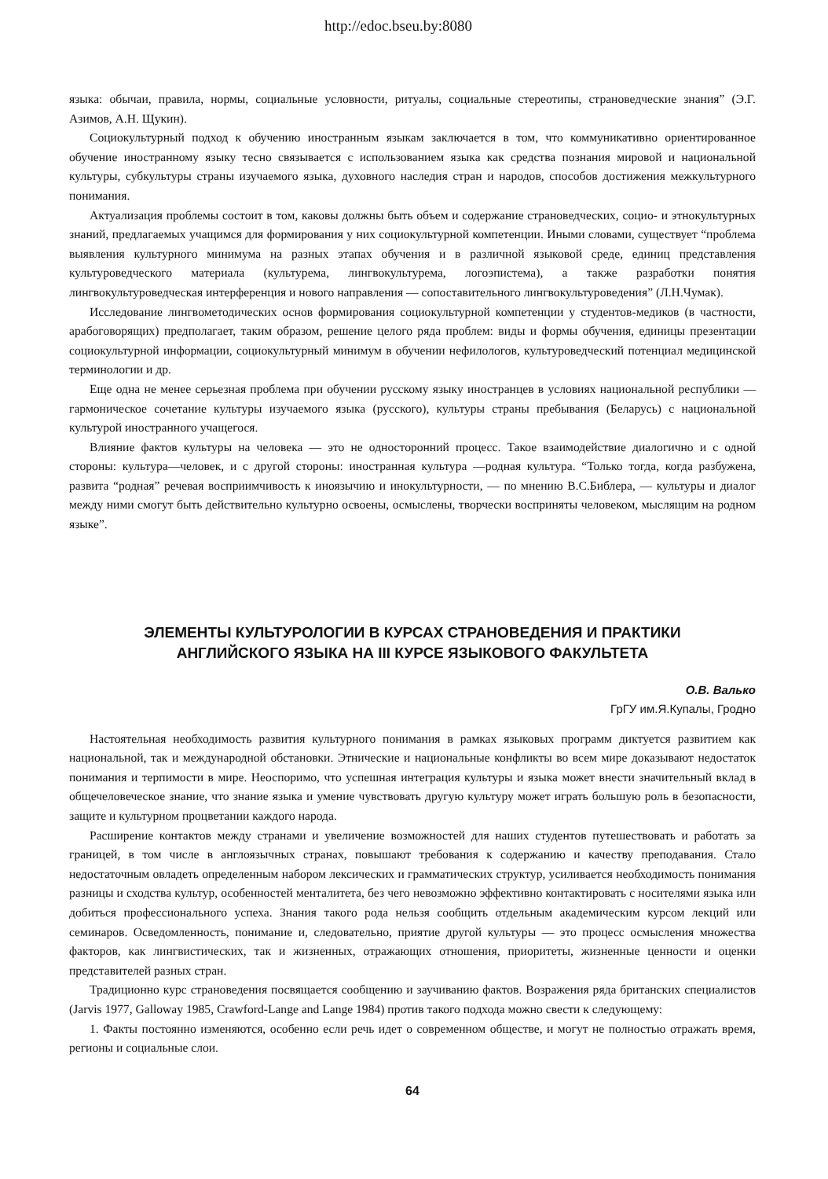http://edoc.bseu.by:8080
языка: обычаи, правила, нормы, социальные условности, ритуалы, социальные стереотипы, страноведческие знания” (Э.Г. Азимов, А.Н. Щукин).
Социокультурный подход к обучению иностранным языкам заключается в том, что коммуникативно ориентированное обучение иностранному языку тесно связывается с использованием языка как средства познания мировой и национальной культуры, субкультуры страны изучаемого языка, духовного наследия стран и народов, способов достижения межкультурного понимания.
Актуализация проблемы состоит в том, каковы должны быть объем и содержание страноведческих, социо- и этнокультурных знаний, предлагаемых учащимся для формирования у них социокультурной компетенции. Иными словами, существует “проблема выявления культурного минимума на разных этапах обучения и в различной языковой среде, единиц представления культуроведческого материала (культурема, лингвокультурема, логоэпистема), а также разработки понятия лингвокультуроведческая интерференция и нового направления — сопоставительного лингвокультуроведения” (Л.Н.Чумак).
Исследование лингвометодических основ формирования социокультурной компетенции у студентов-медиков (в частности, арабоговорящих) предполагает, таким образом, решение целого ряда проблем: виды и формы обучения, единицы презентации социокультурной информации, социокультурный минимум в обучении нефилологов, культуроведческий потенциал медицинской терминологии и др.
Еще одна не менее серьезная проблема при обучении русскому языку иностранцев в условиях национальной республики — гармоническое сочетание культуры изучаемого языка (русского), культуры страны пребывания (Беларусь) с национальной культурой иностранного учащегося.
Влияние фактов культуры на человека — это не односторонний процесс. Такое взаимодействие диалогично и с одной стороны: культура—человек, и с другой стороны: иностранная культура —родная культура. “Только тогда, когда разбужена, развита “родная” речевая восприимчивость к иноязычию и инокультурности, — по мнению В.С.Библера, — культуры и диалог между ними смогут быть действительно культурно освоены, осмыслены, творчески восприняты человеком, мыслящим на родном языке”.
ЭЛЕМЕНТЫ КУЛЬТУРОЛОГИИ В КУРСАХ СТРАНОВЕДЕНИЯ И ПРАКТИКИ
АНГЛИЙСКОГО ЯЗЫКА НА III КУРСЕ ЯЗЫКОВОГО ФАКУЛЬТЕТА
О.В. Валько
ГрГУ им.Я.Купалы, Гродно
Настоятельная необходимость развития культурного понимания в рамках языковых программ диктуется развитием как национальной, так и международной обстановки. Этнические и национальные конфликты во всем мире доказывают недостаток понимания и терпимости в мире. Неоспоримо, что успешная интеграция культуры и языка может внести значительный вклад в общечеловеческое знание, что знание языка и умение чувствовать другую культуру может играть большую роль в безопасности, защите и культурном процветании каждого народа.
Расширение контактов между странами и увеличение возможностей для наших студентов путешествовать и работать за границей, в том числе в англоязычных странах, повышают требования к содержанию и качеству преподавания. Стало недостаточным овладеть определенным набором лексических и грамматических структур, усиливается необходимость понимания разницы и сходства культур, особенностей менталитета, без чего невозможно эффективно контактировать с носителями языка или добиться профессионального успеха. Знания такого рода нельзя сообщить отдельным академическим курсом лекций или семинаров. Осведомленность, понимание и, следовательно, приятие другой культуры — это процесс осмысления множества факторов, как лингвистических, так и жизненных, отражающих отношения, приоритеты, жизненные ценности и оценки представителей разных стран.
Традиционно курс страноведения посвящается сообщению и заучиванию фактов. Возражения ряда британских специалистов (Jarvis 1977, Galloway 1985, Crawford-Lange and Lange 1984) против такого подхода можно свести к следующему:
1. Факты постоянно изменяются, особенно если речь идет о современном обществе, и могут не полностью отражать время, регионы и социальные слои.
64